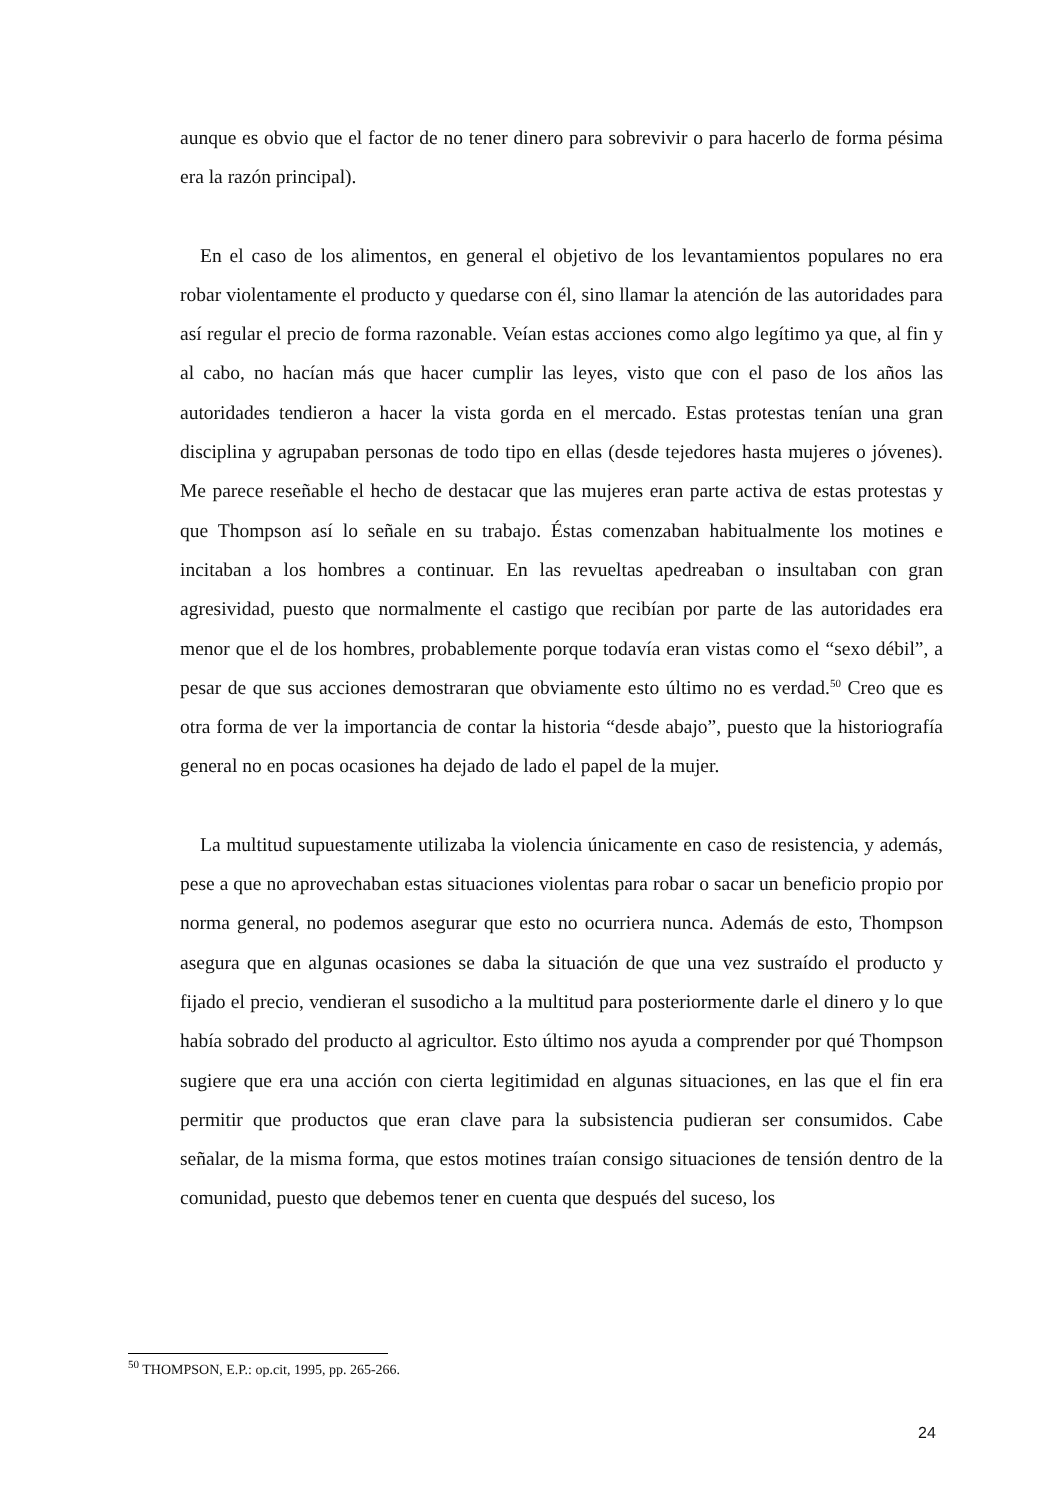aunque es obvio que el factor de no tener dinero para sobrevivir o para hacerlo de forma pésima era la razón principal).
En el caso de los alimentos, en general el objetivo de los levantamientos populares no era robar violentamente el producto y quedarse con él, sino llamar la atención de las autoridades para así regular el precio de forma razonable. Veían estas acciones como algo legítimo ya que, al fin y al cabo, no hacían más que hacer cumplir las leyes, visto que con el paso de los años las autoridades tendieron a hacer la vista gorda en el mercado. Estas protestas tenían una gran disciplina y agrupaban personas de todo tipo en ellas (desde tejedores hasta mujeres o jóvenes). Me parece reseñable el hecho de destacar que las mujeres eran parte activa de estas protestas y que Thompson así lo señale en su trabajo. Éstas comenzaban habitualmente los motines e incitaban a los hombres a continuar. En las revueltas apedreaban o insultaban con gran agresividad, puesto que normalmente el castigo que recibían por parte de las autoridades era menor que el de los hombres, probablemente porque todavía eran vistas como el “sexo débil”, a pesar de que sus acciones demostraran que obviamente esto último no es verdad.<sup>50</sup> Creo que es otra forma de ver la importancia de contar la historia “desde abajo”, puesto que la historiografía general no en pocas ocasiones ha dejado de lado el papel de la mujer.
La multitud supuestamente utilizaba la violencia únicamente en caso de resistencia, y además, pese a que no aprovechaban estas situaciones violentas para robar o sacar un beneficio propio por norma general, no podemos asegurar que esto no ocurriera nunca. Además de esto, Thompson asegura que en algunas ocasiones se daba la situación de que una vez sustraído el producto y fijado el precio, vendieran el susodicho a la multitud para posteriormente darle el dinero y lo que había sobrado del producto al agricultor. Esto último nos ayuda a comprender por qué Thompson sugiere que era una acción con cierta legitimidad en algunas situaciones, en las que el fin era permitir que productos que eran clave para la subsistencia pudieran ser consumidos. Cabe señalar, de la misma forma, que estos motines traían consigo situaciones de tensión dentro de la comunidad, puesto que debemos tener en cuenta que después del suceso, los
<sup>50</sup> THOMPSON, E.P.: op.cit, 1995, pp. 265-266.
24